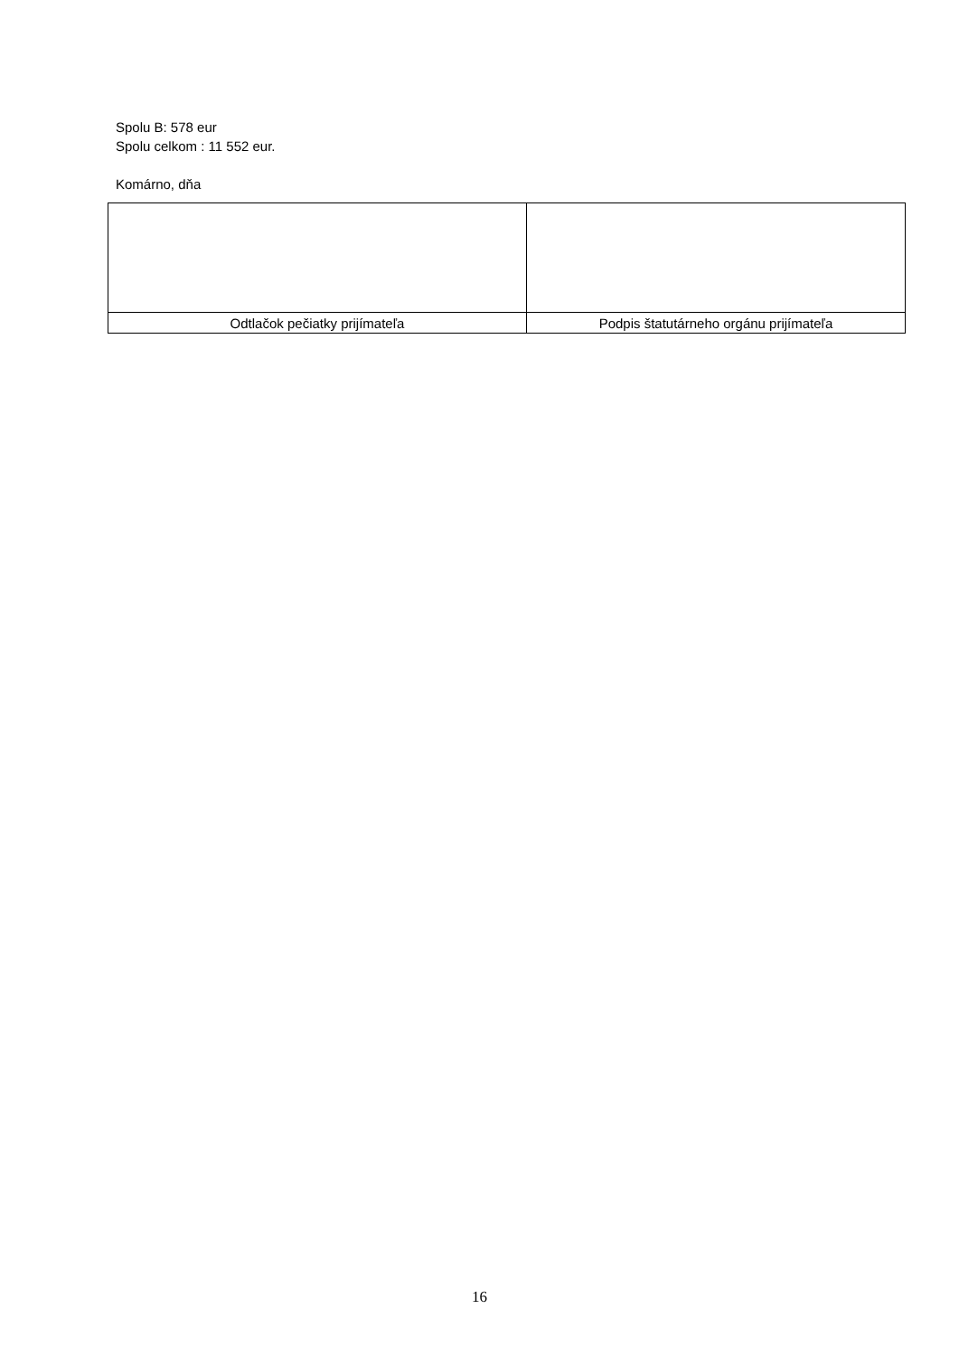Spolu B: 578 eur
Spolu celkom : 11 552 eur.
Komárno, dňa
| Odtlačok pečiatky prijímateľa | Podpis štatutárneho orgánu prijímateľa |
16